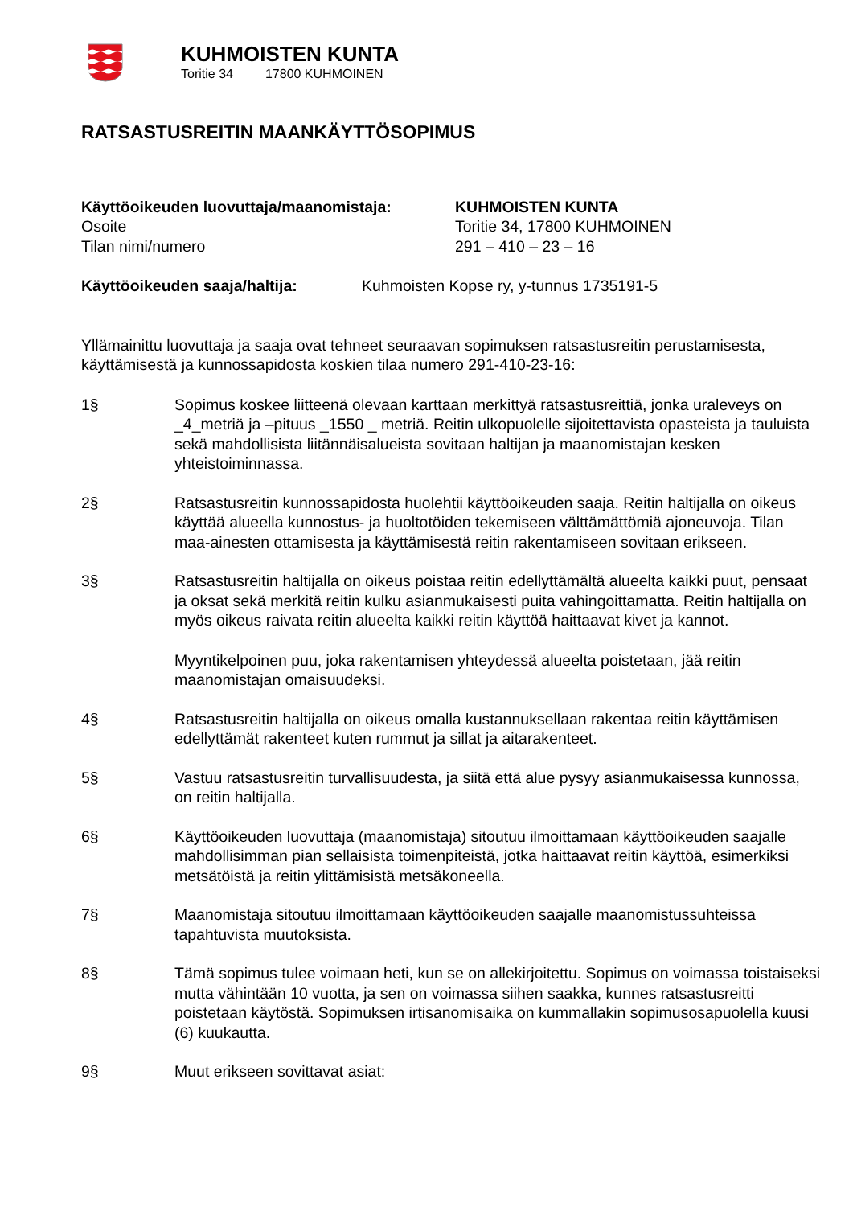KUHMOISTEN KUNTA
Toritie 34 17800 KUHMOINEN
RATSASTUSREITIN MAANKÄYTTÖSOPIMUS
Käyttöoikeuden luovuttaja/maanomistaja: KUHMOISTEN KUNTA
Osoite Toritie 34, 17800 KUHMOINEN
Tilan nimi/numero 291 – 410 – 23 – 16
Käyttöoikeuden saaja/haltija: Kuhmoisten Kopse ry, y-tunnus 1735191-5
Yllämainittu luovuttaja ja saaja ovat tehneet seuraavan sopimuksen ratsastusreitin perustamisesta, käyttämisestä ja kunnossapidosta koskien tilaa numero 291-410-23-16:
1§ Sopimus koskee liitteenä olevaan karttaan merkittyä ratsastusreittiä, jonka uraleveys on _4_metriä ja –pituus _1550 _ metriä. Reitin ulkopuolelle sijoitettavista opasteista ja tauluista sekä mahdollisista liitännäisalueista sovitaan haltijan ja maanomistajan kesken yhteistoiminnassa.
2§ Ratsastusreitin kunnossapidosta huolehtii käyttöoikeuden saaja. Reitin haltijalla on oikeus käyttää alueella kunnostus- ja huoltotöiden tekemiseen välttämättömiä ajoneuvoja. Tilan maa-ainesten ottamisesta ja käyttämisestä reitin rakentamiseen sovitaan erikseen.
3§ Ratsastusreitin haltijalla on oikeus poistaa reitin edellyttämältä alueelta kaikki puut, pensaat ja oksat sekä merkitä reitin kulku asianmukaisesti puita vahingoittamatta. Reitin haltijalla on myös oikeus raivata reitin alueelta kaikki reitin käyttöä haittaavat kivet ja kannot.
Myyntikelpoinen puu, joka rakentamisen yhteydessä alueelta poistetaan, jää reitin maanomistajan omaisuudeksi.
4§ Ratsastusreitin haltijalla on oikeus omalla kustannuksellaan rakentaa reitin käyttämisen edellyttämät rakenteet kuten rummut ja sillat ja aitarakenteet.
5§ Vastuu ratsastusreitin turvallisuudesta, ja siitä että alue pysyy asianmukaisessa kunnossa, on reitin haltijalla.
6§ Käyttöoikeuden luovuttaja (maanomistaja) sitoutuu ilmoittamaan käyttöoikeuden saajalle mahdollisimman pian sellaisista toimenpiteistä, jotka haittaavat reitin käyttöä, esimerkiksi metsätöistä ja reitin ylittämisistä metsäkoneella.
7§ Maanomistaja sitoutuu ilmoittamaan käyttöoikeuden saajalle maanomistussuhteissa tapahtuvista muutoksista.
8§ Tämä sopimus tulee voimaan heti, kun se on allekirjoitettu. Sopimus on voimassa toistaiseksi mutta vähintään 10 vuotta, ja sen on voimassa siihen saakka, kunnes ratsastusreitti poistetaan käytöstä. Sopimuksen irtisanomisaika on kummallakin sopimusosapuolella kuusi (6) kuukautta.
9§ Muut erikseen sovittavat asiat: